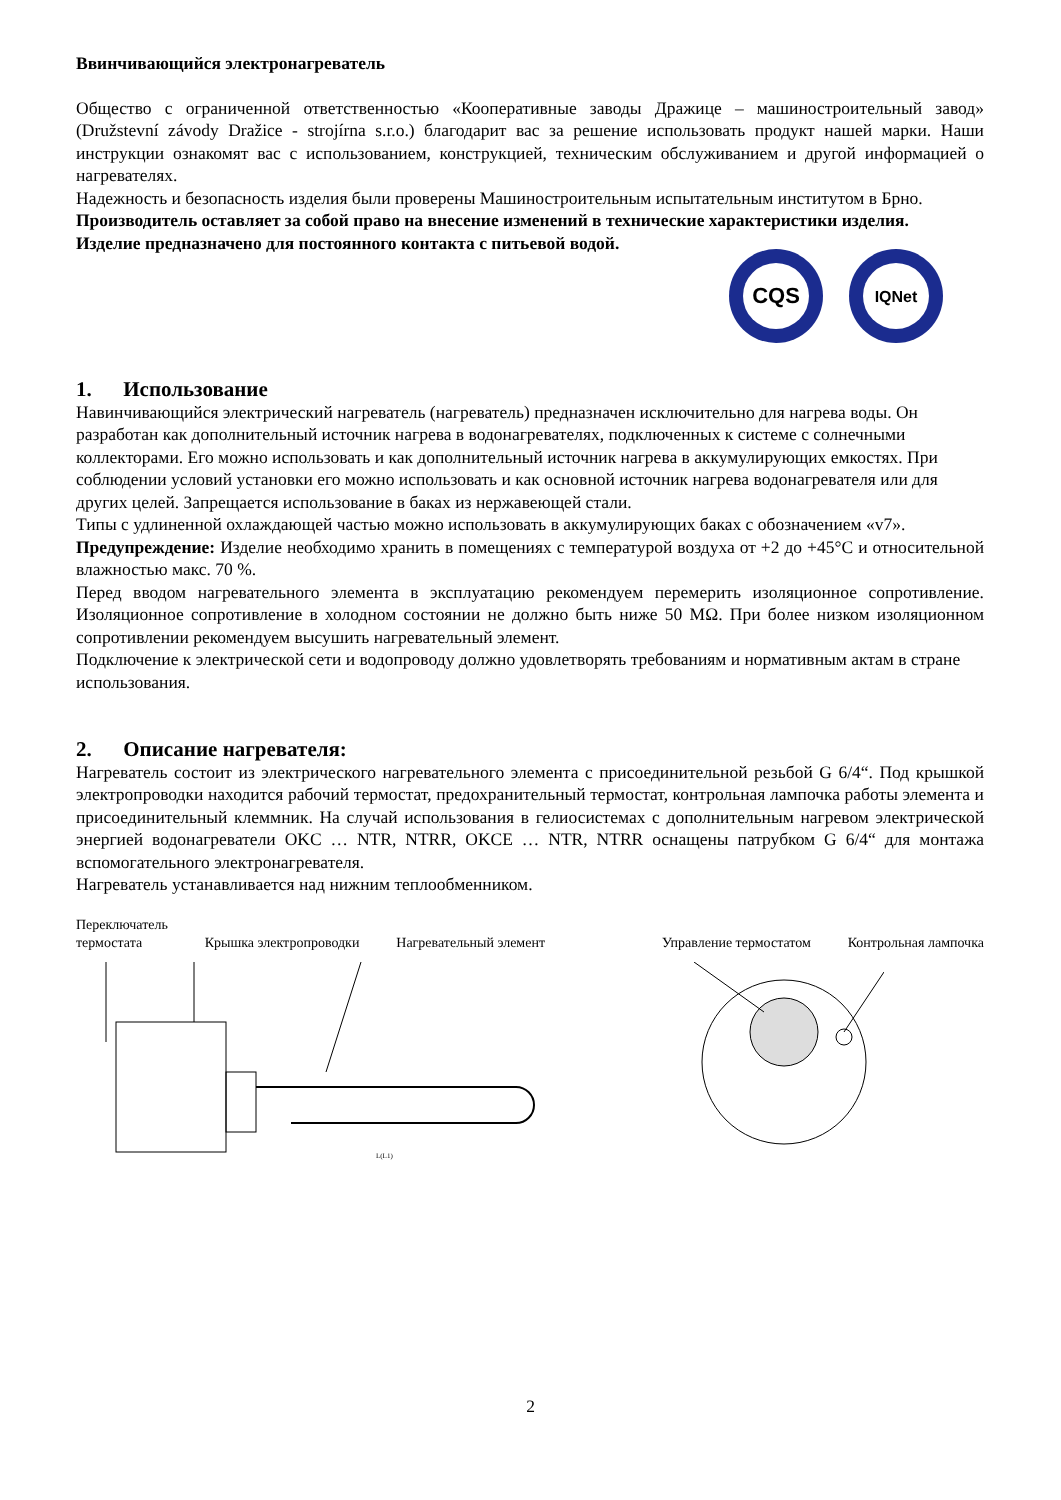Ввинчивающийся электронагреватель
Общество с ограниченной ответственностью «Кооперативные заводы Дражице – машиностроительный завод» (Družstevní závody Dražice - strojírna s.r.o.) благодарит вас за решение использовать продукт нашей марки. Наши инструкции ознакомят вас с использованием, конструкцией, техническим обслуживанием и другой информацией о нагревателях.
Надежность и безопасность изделия были проверены Машиностроительным испытательным институтом в Брно.
Производитель оставляет за собой право на внесение изменений в технические характеристики изделия.
Изделие предназначено для постоянного контакта с питьевой водой.
CQS
IQNet
1. Использование
Навинчивающийся электрический нагреватель (нагреватель) предназначен исключительно для нагрева воды. Он разработан как дополнительный источник нагрева в водонагревателях, подключенных к системе с солнечными коллекторами. Его можно использовать и как дополнительный источник нагрева в аккумулирующих емкостях. При соблюдении условий установки его можно использовать и как основной источник нагрева водонагревателя или для других целей. Запрещается использование в баках из нержавеющей стали.
Типы с удлиненной охлаждающей частью можно использовать в аккумулирующих баках с обозначением «v7».
Предупреждение: Изделие необходимо хранить в помещениях с температурой воздуха от +2 до +45°C и относительной влажностью макс. 70 %.
Перед вводом нагревательного элемента в эксплуатацию рекомендуем перемерить изоляционное сопротивление. Изоляционное сопротивление в холодном состоянии не должно быть ниже 50 MΩ. При более низком изоляционном сопротивлении рекомендуем высушить нагревательный элемент.
Подключение к электрической сети и водопроводу должно удовлетворять требованиям и нормативным актам в стране использования.
2. Описание нагревателя:
Нагреватель состоит из электрического нагревательного элемента с присоединительной резьбой G 6/4“. Под крышкой электропроводки находится рабочий термостат, предохранительный термостат, контрольная лампочка работы элемента и присоединительный клеммник. На случай использования в гелиосистемах с дополнительным нагревом электрической энергией водонагреватели OKC … NTR, NTRR, OKCE … NTR, NTRR оснащены патрубком G 6/4“ для монтажа вспомогательного электронагревателя.
Нагреватель устанавливается над нижним теплообменником.
Переключатель
термостата Крышка электропроводки Нагревательный элемент Управление термостатом Контрольная лампочка
L(L1)
2